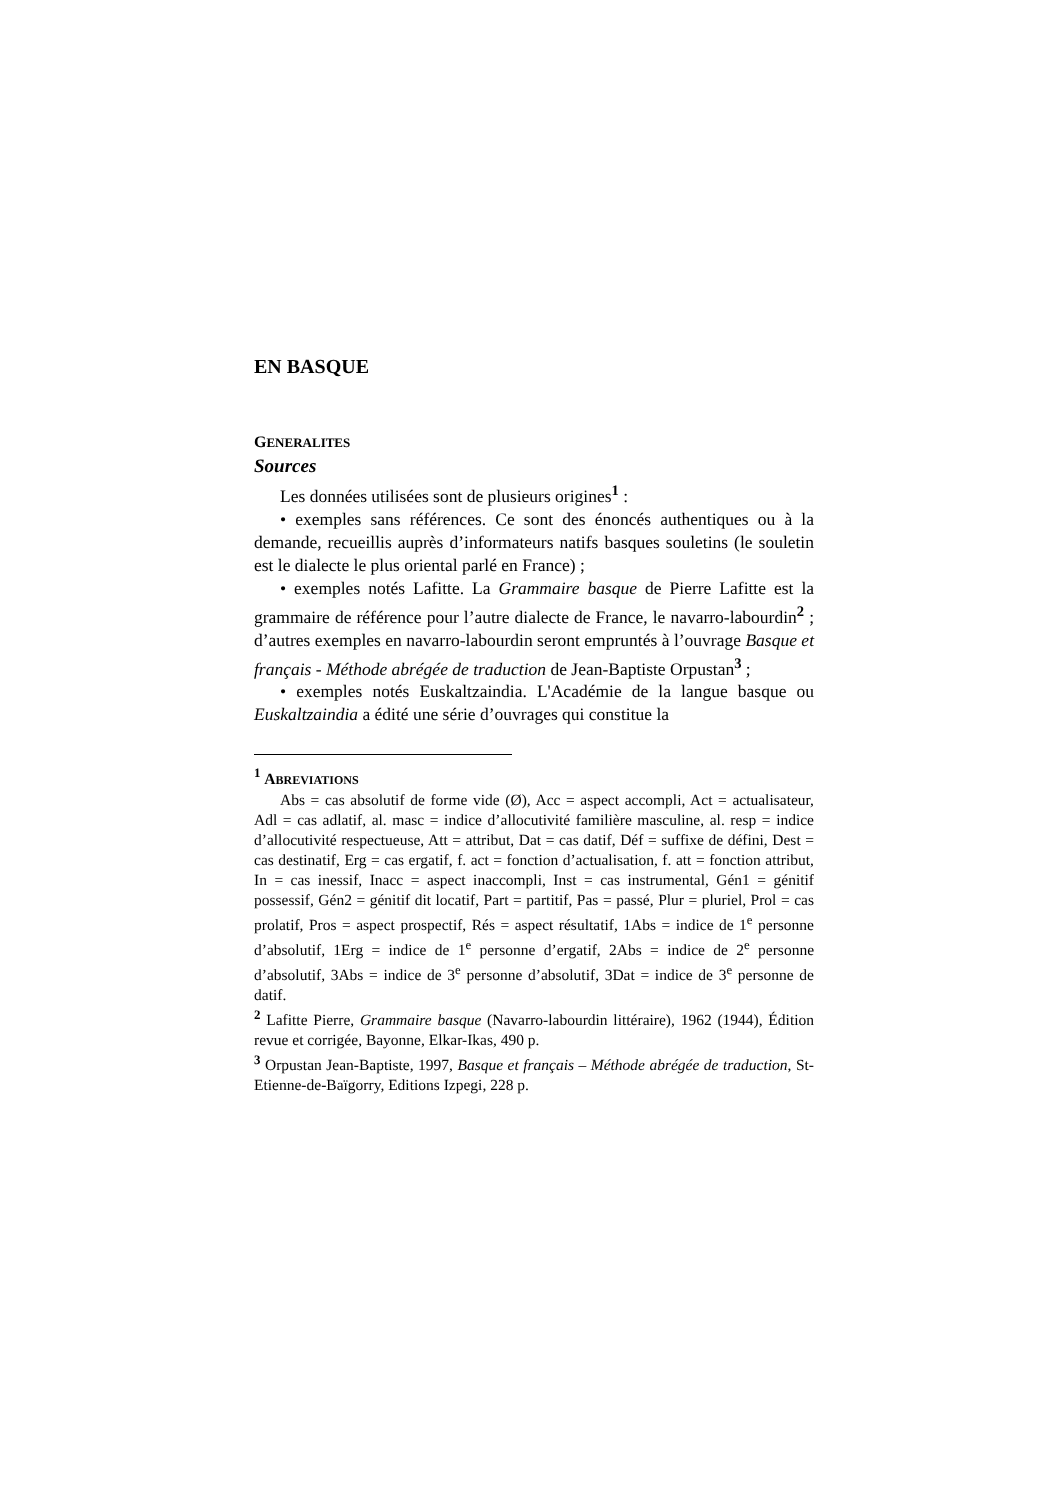EN BASQUE
GENERALITES
Sources
Les données utilisées sont de plusieurs origines<sup>1</sup> :
• exemples sans références. Ce sont des énoncés authentiques ou à la demande, recueillis auprès d’informateurs natifs basques souletins (le souletin est le dialecte le plus oriental parlé en France) ;
• exemples notés Lafitte. La Grammaire basque de Pierre Lafitte est la grammaire de référence pour l’autre dialecte de France, le navarro-labourdin<sup>2</sup> ; d’autres exemples en navarro-labourdin seront empruntés à l’ouvrage Basque et français - Méthode abrégée de traduction de Jean-Baptiste Orpustan<sup>3</sup> ;
• exemples notés Euskaltzaindia. L'Académie de la langue basque ou Euskaltzaindia a édité une série d’ouvrages qui constitue la
<sup>1</sup> ABREVIATIONS
Abs = cas absolutif de forme vide (Ø), Acc = aspect accompli, Act = actualisateur, Adl = cas adlatif, al. masc = indice d’allocutivité familière masculine, al. resp = indice d’allocutivité respectueuse, Att = attribut, Dat = cas datif, Déf = suffixe de défini, Dest = cas destinatif, Erg = cas ergatif, f. act = fonction d’actualisation, f. att = fonction attribut, In = cas inessif, Inacc = aspect inaccompli, Inst = cas instrumental, Gén1 = génitif possessif, Gén2 = génitif dit locatif, Part = partitif, Pas = passé, Plur = pluriel, Prol = cas prolatif, Pros = aspect prospectif, Rés = aspect résultatif, 1Abs = indice de 1<sup>e</sup> personne d’absolutif, 1Erg = indice de 1<sup>e</sup> personne d’ergatif, 2Abs = indice de 2<sup>e</sup> personne d’absolutif, 3Abs = indice de 3<sup>e</sup> personne d’absolutif, 3Dat = indice de 3<sup>e</sup> personne de datif.
<sup>2</sup> Lafitte Pierre, Grammaire basque (Navarro-labourdin littéraire), 1962 (1944), Édition revue et corrigée, Bayonne, Elkar-Ikas, 490 p.
<sup>3</sup> Orpustan Jean-Baptiste, 1997, Basque et français – Méthode abrégée de traduction, St-Etienne-de-Baïgorry, Editions Izpegi, 228 p.